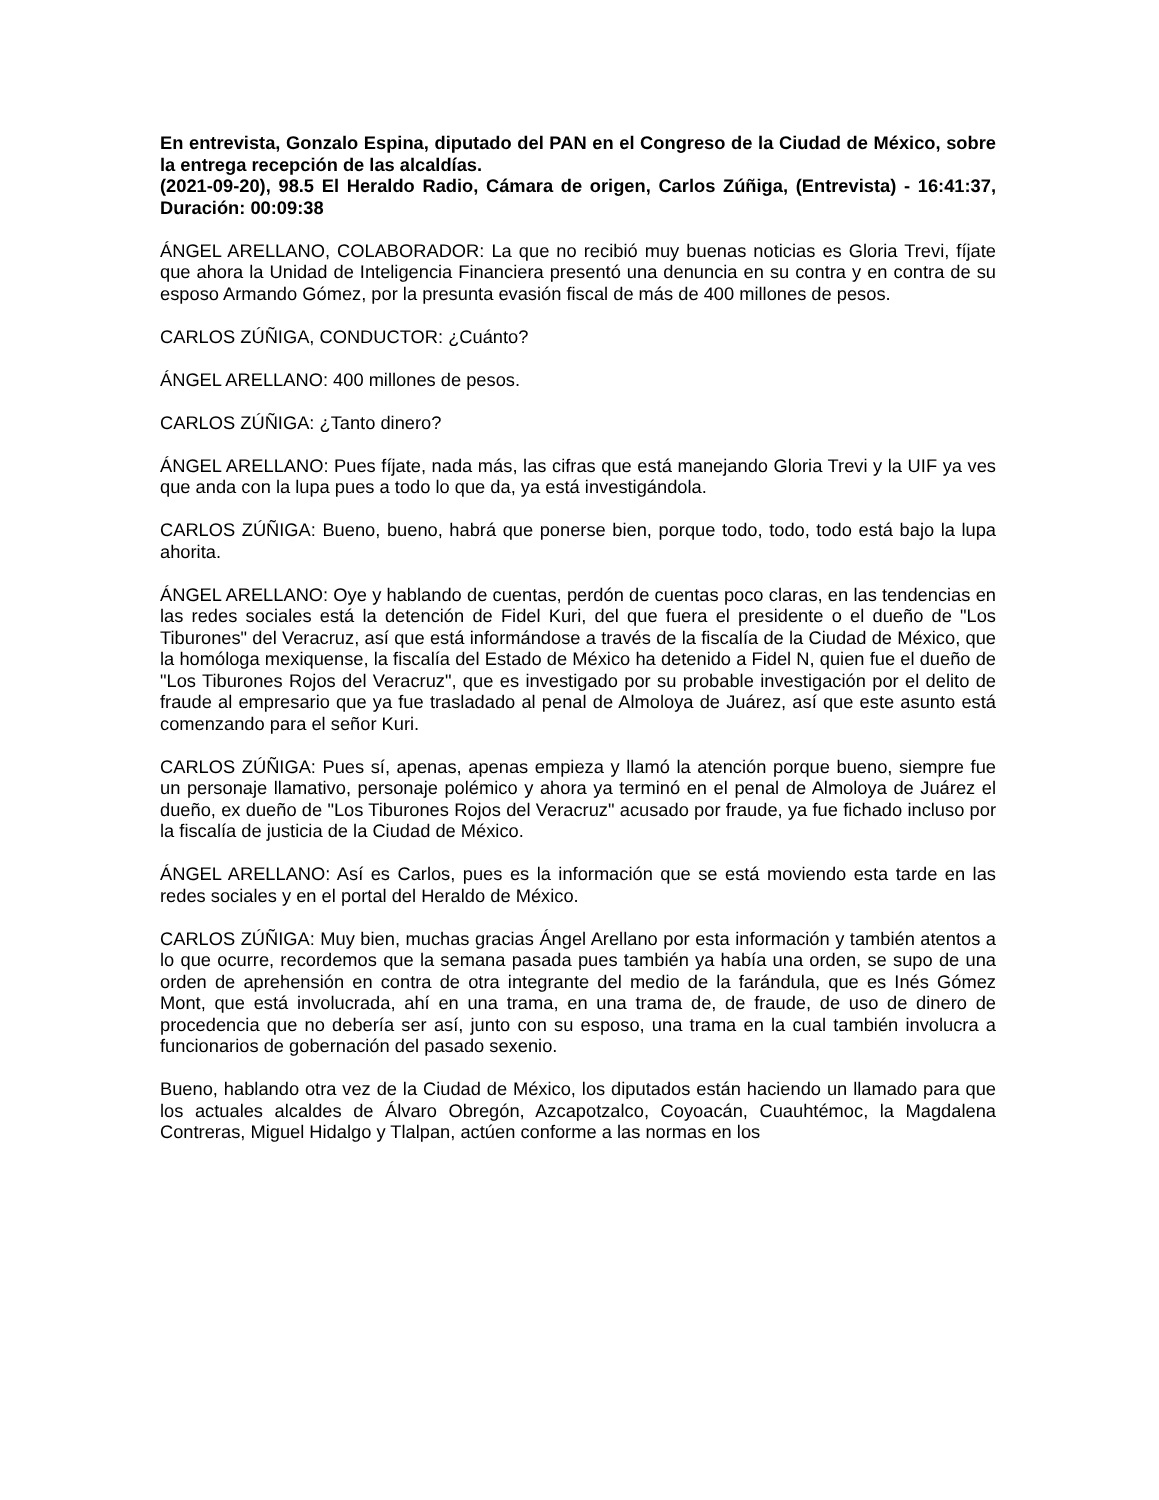En entrevista, Gonzalo Espina, diputado del PAN en el Congreso de la Ciudad de México, sobre la entrega recepción de las alcaldías.
(2021-09-20), 98.5 El Heraldo Radio, Cámara de origen, Carlos Zúñiga, (Entrevista) - 16:41:37, Duración: 00:09:38
ÁNGEL ARELLANO, COLABORADOR: La que no recibió muy buenas noticias es Gloria Trevi, fíjate que ahora la Unidad de Inteligencia Financiera presentó una denuncia en su contra y en contra de su esposo Armando Gómez, por la presunta evasión fiscal de más de 400 millones de pesos.
CARLOS ZÚÑIGA, CONDUCTOR: ¿Cuánto?
ÁNGEL ARELLANO: 400 millones de pesos.
CARLOS ZÚÑIGA: ¿Tanto dinero?
ÁNGEL ARELLANO: Pues fíjate, nada más, las cifras que está manejando Gloria Trevi y la UIF ya ves que anda con la lupa pues a todo lo que da, ya está investigándola.
CARLOS ZÚÑIGA: Bueno, bueno, habrá que ponerse bien, porque todo, todo, todo está bajo la lupa ahorita.
ÁNGEL ARELLANO: Oye y hablando de cuentas, perdón de cuentas poco claras, en las tendencias en las redes sociales está la detención de Fidel Kuri, del que fuera el presidente o el dueño de "Los Tiburones" del Veracruz, así que está informándose a través de la fiscalía de la Ciudad de México, que la homóloga mexiquense, la fiscalía del Estado de México ha detenido a Fidel N, quien fue el dueño de "Los Tiburones Rojos del Veracruz", que es investigado por su probable investigación por el delito de fraude al empresario que ya fue trasladado al penal de Almoloya de Juárez, así que este asunto está comenzando para el señor Kuri.
CARLOS ZÚÑIGA: Pues sí, apenas, apenas empieza y llamó la atención porque bueno, siempre fue un personaje llamativo, personaje polémico y ahora ya terminó en el penal de Almoloya de Juárez el dueño, ex dueño de "Los Tiburones Rojos del Veracruz" acusado por fraude, ya fue fichado incluso por la fiscalía de justicia de la Ciudad de México.
ÁNGEL ARELLANO: Así es Carlos, pues es la información que se está moviendo esta tarde en las redes sociales y en el portal del Heraldo de México.
CARLOS ZÚÑIGA: Muy bien, muchas gracias Ángel Arellano por esta información y también atentos a lo que ocurre, recordemos que la semana pasada pues también ya había una orden, se supo de una orden de aprehensión en contra de otra integrante del medio de la farándula, que es Inés Gómez Mont, que está involucrada, ahí en una trama, en una trama de, de fraude, de uso de dinero de procedencia que no debería ser así, junto con su esposo, una trama en la cual también involucra a funcionarios de gobernación del pasado sexenio.
Bueno, hablando otra vez de la Ciudad de México, los diputados están haciendo un llamado para que los actuales alcaldes de Álvaro Obregón, Azcapotzalco, Coyoacán, Cuauhtémoc, la Magdalena Contreras, Miguel Hidalgo y Tlalpan, actúen conforme a las normas en los